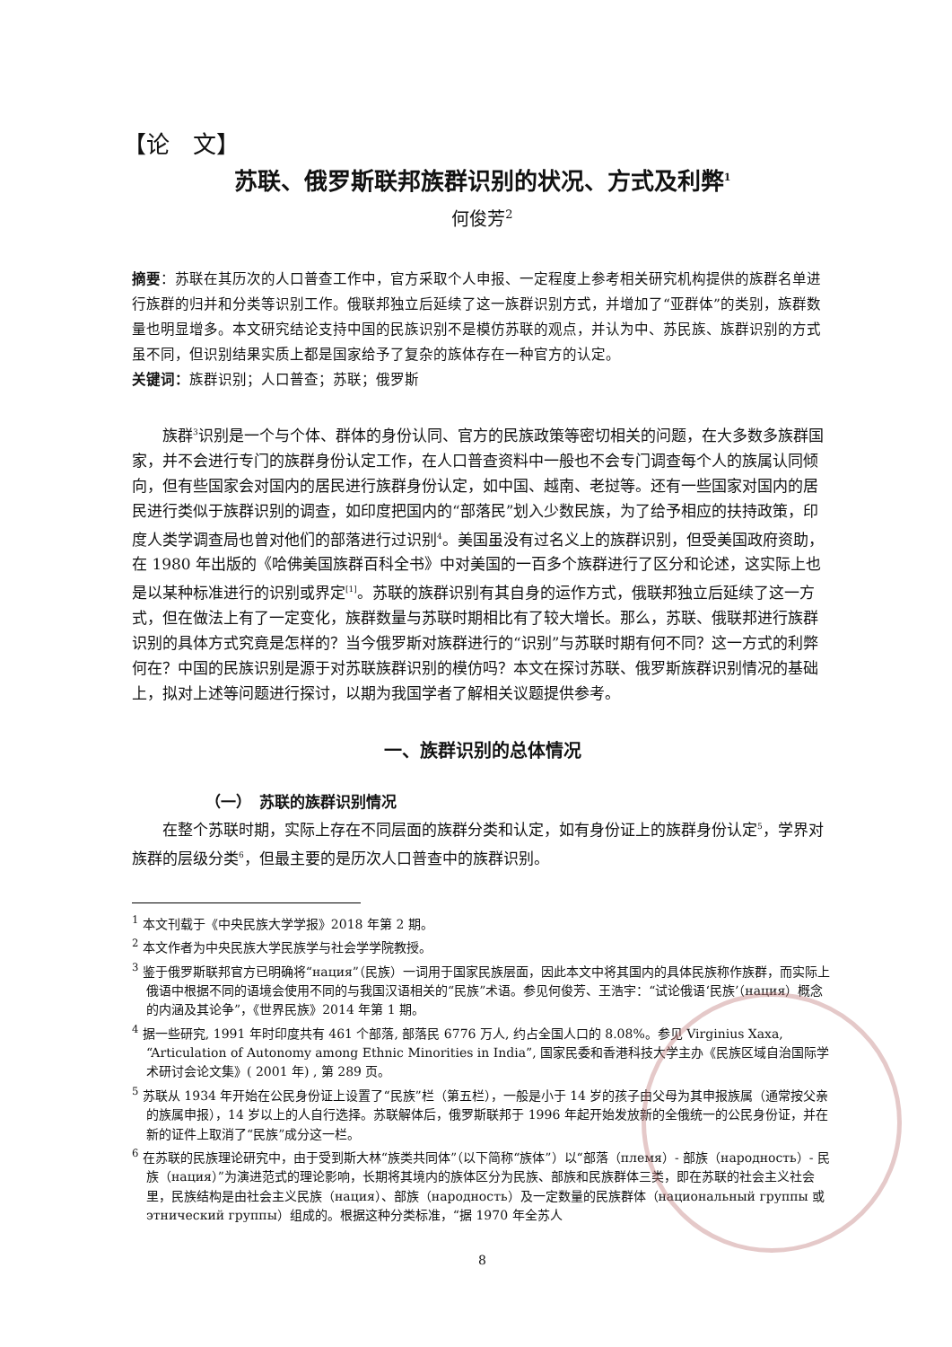【论　文】
苏联、俄罗斯联邦族群识别的状况、方式及利弊<sup>1</sup>
何俊芳<sup>2</sup>
摘要：苏联在其历次的人口普查工作中，官方采取个人申报、一定程度上参考相关研究机构提供的族群名单进行族群的归并和分类等识别工作。俄联邦独立后延续了这一族群识别方式，并增加了“亚群体”的类别，族群数量也明显增多。本文研究结论支持中国的民族识别不是模仿苏联的观点，并认为中、苏民族、族群识别的方式虽不同，但识别结果实质上都是国家给予了复杂的族体存在一种官方的认定。
关键词：族群识别；人口普查；苏联；俄罗斯
族群<sup>3</sup>识别是一个与个体、群体的身份认同、官方的民族政策等密切相关的问题，在大多数多族群国家，并不会进行专门的族群身份认定工作，在人口普查资料中一般也不会专门调查每个人的族属认同倾向，但有些国家会对国内的居民进行族群身份认定，如中国、越南、老挝等。还有一些国家对国内的居民进行类似于族群识别的调查，如印度把国内的“部落民”划入少数民族，为了给予相应的扶持政策，印度人类学调查局也曾对他们的部落进行过识别<sup>4</sup>。美国虽没有过名义上的族群识别，但受美国政府资助，在 1980 年出版的《哈佛美国族群百科全书》中对美国的一百多个族群进行了区分和论述，这实际上也是以某种标准进行的识别或界定<sup>[1]</sup>。苏联的族群识别有其自身的运作方式，俄联邦独立后延续了这一方式，但在做法上有了一定变化，族群数量与苏联时期相比有了较大增长。那么，苏联、俄联邦进行族群识别的具体方式究竟是怎样的？当今俄罗斯对族群进行的“识别”与苏联时期有何不同？这一方式的利弊何在？中国的民族识别是源于对苏联族群识别的模仿吗？本文在探讨苏联、俄罗斯族群识别情况的基础上，拟对上述等问题进行探讨，以期为我国学者了解相关议题提供参考。
一、族群识别的总体情况
（一）　苏联的族群识别情况
在整个苏联时期，实际上存在不同层面的族群分类和认定，如有身份证上的族群身份认定<sup>5</sup>，学界对族群的层级分类<sup>6</sup>，但最主要的是历次人口普查中的族群识别。
<sup>1</sup> 本文刊载于《中央民族大学学报》2018 年第 2 期。
<sup>2</sup> 本文作者为中央民族大学民族学与社会学学院教授。
<sup>3</sup> 鉴于俄罗斯联邦官方已明确将“нация”（民族）一词用于国家民族层面，因此本文中将其国内的具体民族称作族群，而实际上俄语中根据不同的语境会使用不同的与我国汉语相关的“民族”术语。参见何俊芳、王浩宇：“试论俄语‘民族’（нация）概念的内涵及其论争”，《世界民族》2014 年第 1 期。
<sup>4</sup> 据一些研究, 1991 年时印度共有 461 个部落, 部落民 6776 万人, 约占全国人口的 8.08%。参见 Virginius Xaxa, “Articulation of Autonomy among Ethnic Minorities in India”, 国家民委和香港科技大学主办《民族区域自治国际学术研讨会论文集》( 2001 年) , 第 289 页。
<sup>5</sup> 苏联从 1934 年开始在公民身份证上设置了“民族”栏（第五栏），一般是小于 14 岁的孩子由父母为其申报族属（通常按父亲的族属申报），14 岁以上的人自行选择。苏联解体后，俄罗斯联邦于 1996 年起开始发放新的全俄统一的公民身份证，并在新的证件上取消了“民族”成分这一栏。
<sup>6</sup> 在苏联的民族理论研究中，由于受到斯大林“族类共同体”（以下简称“族体”）以“部落（племя）- 部族（народность）- 民族（нация）”为演进范式的理论影响，长期将其境内的族体区分为民族、部族和民族群体三类，即在苏联的社会主义社会里，民族结构是由社会主义民族（нация）、部族（народность）及一定数量的民族群体（национальный группы 或 этнический группы）组成的。根据这种分类标准，“据 1970 年全苏人
8